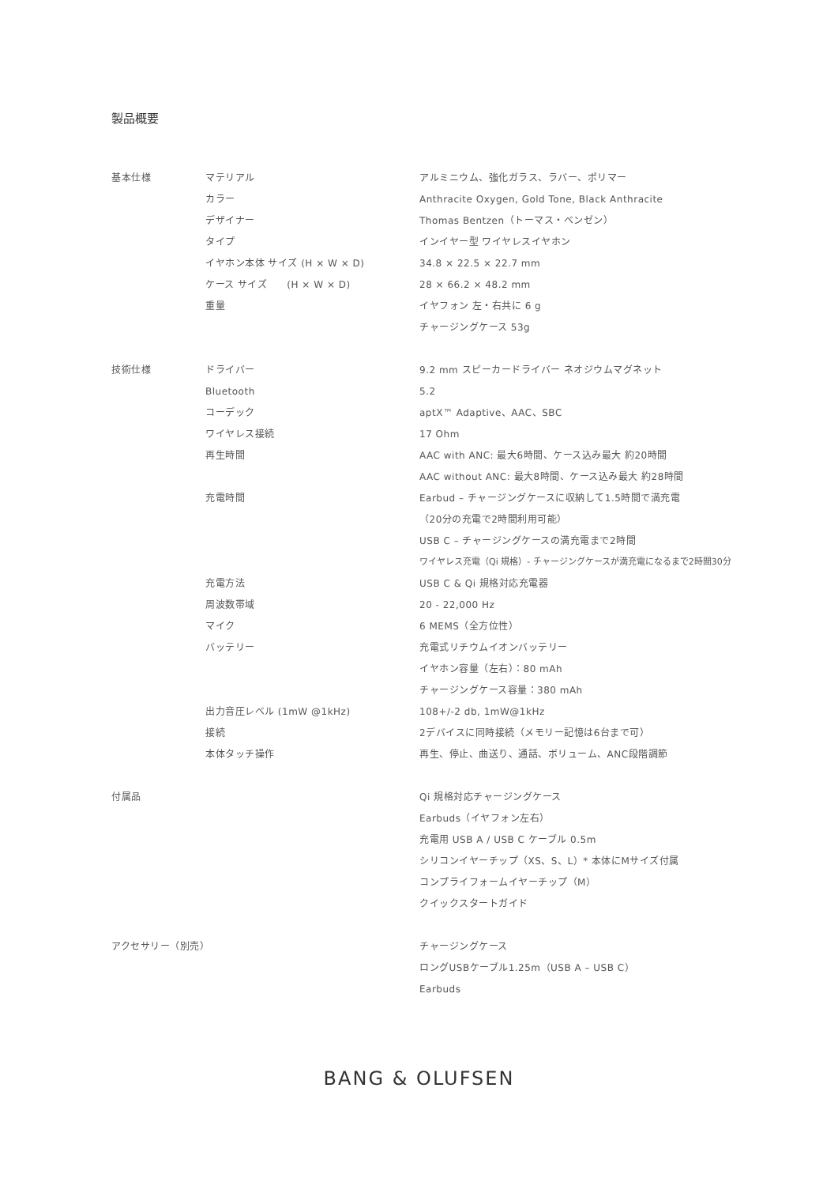製品概要
| 基本仕様 | マテリアル | アルミニウム、強化ガラス、ラバー、ポリマー |
| | カラー | Anthracite Oxygen, Gold Tone, Black Anthracite |
| | デザイナー | Thomas Bentzen（トーマス・ベンゼン） |
| | タイプ | インイヤー型 ワイヤレスイヤホン |
| | イヤホン本体 サイズ (H × W × D) | 34.8 × 22.5 × 22.7 mm |
| | ケース サイズ (H × W × D) | 28 × 66.2 × 48.2 mm |
| | 重量 | イヤフォン 左・右共に 6 g |
| | | チャージングケース 53g |
| 技術仕様 | ドライバー | 9.2 mm スピーカードライバー ネオジウムマグネット |
| | Bluetooth | 5.2 |
| | コーデック | aptX™ Adaptive、AAC、SBC |
| | ワイヤレス接続 | 17 Ohm |
| | 再生時間 | AAC with ANC: 最大6時間、ケース込み最大 約20時間 |
| | | AAC without ANC: 最大8時間、ケース込み最大 約28時間 |
| | 充電時間 | Earbud – チャージングケースに収納して1.5時間で満充電 |
| | | （20分の充電で2時間利用可能） |
| | | USB C – チャージングケースの満充電まで2時間 |
| | | ワイヤレス充電（Qi 規格）- チャージングケースが満充電になるまで2時間30分 |
| | 充電方法 | USB C & Qi 規格対応充電器 |
| | 周波数帯域 | 20 - 22,000 Hz |
| | マイク | 6 MEMS（全方位性） |
| | バッテリー | 充電式リチウムイオンバッテリー |
| | | イヤホン容量（左右）：80 mAh |
| | | チャージングケース容量：380 mAh |
| | 出力音圧レベル (1mW @1kHz) | 108+/-2 db, 1mW@1kHz |
| | 接続 | 2デバイスに同時接続（メモリー記憶は6台まで可） |
| | 本体タッチ操作 | 再生、停止、曲送り、通話、ボリューム、ANC段階調節 |
| 付属品 | | Qi 規格対応チャージングケース |
| | | Earbuds（イヤフォン左右） |
| | | 充電用 USB A / USB C ケーブル 0.5m |
| | | シリコンイヤーチップ（XS、S、L）* 本体にMサイズ付属 |
| | | コンプライフォームイヤーチップ（M） |
| | | クイックスタートガイド |
| アクセサリー（別売） | | チャージングケース |
| | | ロングUSBケーブル1.25m（USB A – USB C） |
| | | Earbuds |
BANG & OLUFSEN